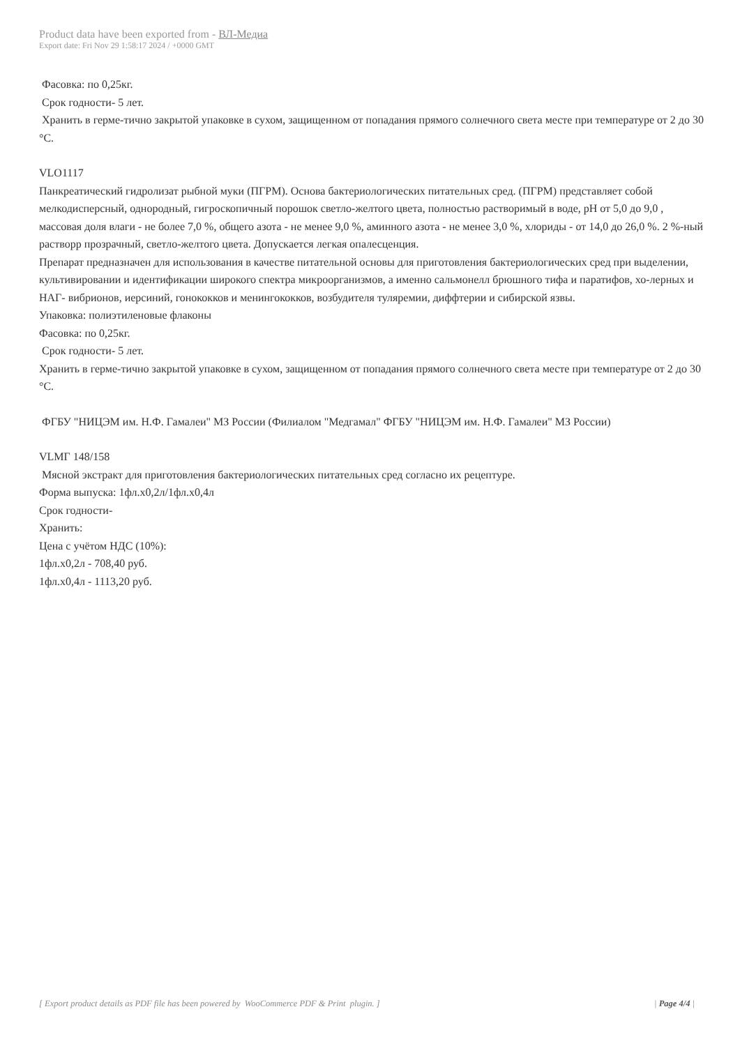Product data have been exported from - ВЛ-Медиа
Export date: Fri Nov 29 1:58:17 2024 / +0000 GMT
Фасовка: по 0,25кг.
Срок годности- 5 лет.
Хранить в герме-тично закрытой упаковке в сухом, защищенном от попадания прямого солнечного света месте при температуре от 2 до 30 °С.
VLO1117
Панкреатический гидролизат рыбной муки (ПГРМ). Основа бактериологических питательных сред. (ПГРМ) представляет собой мелкодисперсный, однородный, гигроскопичный порошок светло-желтого цвета, полностью растворимый в воде, pH от 5,0 до 9,0 , массовая доля влаги - не более 7,0 %, общего азота - не менее 9,0 %, аминного азота - не менее 3,0 %, хлориды - от 14,0 до 26,0 %. 2 %-ный растворр прозрачный, светло-желтого цвета. Допускается легкая опалесценция.
Препарат предназначен для использования в качестве питательной основы для приготовления бактериологических сред при выделении, культивировании и идентификации широкого спектра микроорганизмов, а именно сальмонелл брюшного тифа и паратифов, хо-лерных и НАГ- вибрионов, иерсиний, гонококков и менингококков, возбудителя туляремии, диффтерии и сибирской язвы.
Упаковка: полиэтиленовые флаконы
Фасовка: по 0,25кг.
Срок годности- 5 лет.
Хранить в герме-тично закрытой упаковке в сухом, защищенном от попадания прямого солнечного света месте при температуре от 2 до 30 °С.
ФГБУ "НИЦЭМ им. Н.Ф. Гамалеи" МЗ России (Филиалом "Медгамал" ФГБУ "НИЦЭМ им. Н.Ф. Гамалеи" МЗ России)
VLMГ 148/158
Мясной экстракт для приготовления бактериологических питательных сред согласно их рецептуре.
Форма выпуска: 1фл.х0,2л/1фл.х0,4л
Срок годности-
Хранить:
Цена с учётом НДС (10%):
1фл.х0,2л - 708,40 руб.
1фл.х0,4л - 1113,20 руб.
[ Export product details as PDF file has been powered by WooCommerce PDF & Print plugin. ] | Page 4/4 |